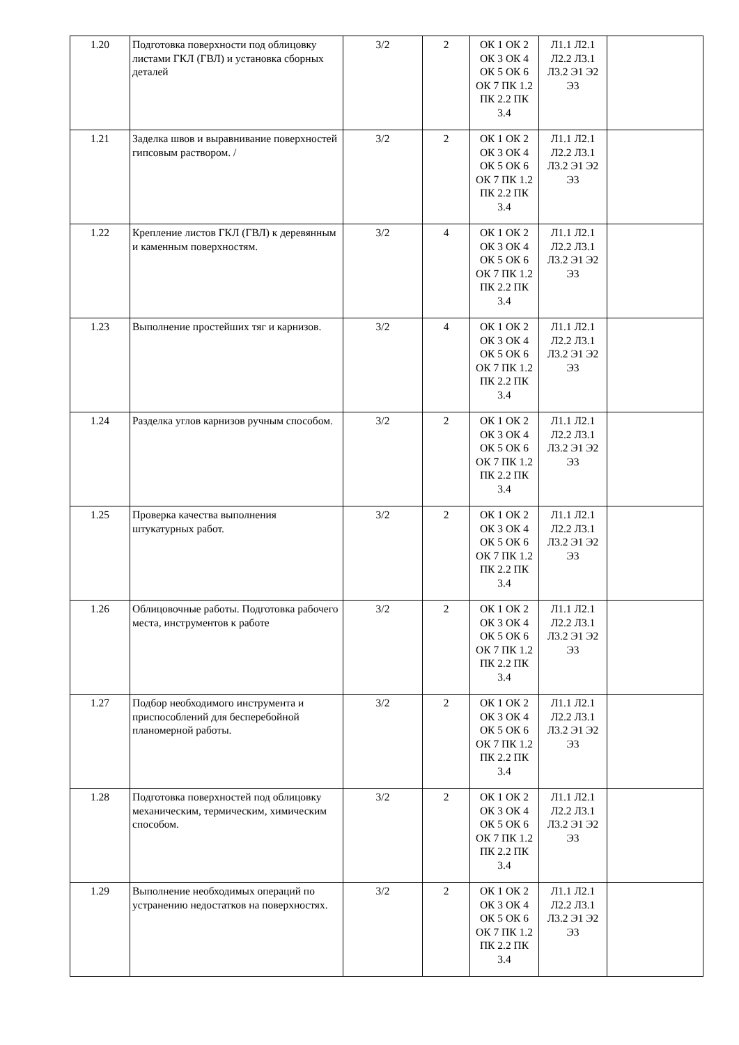| 1.20 | Подготовка поверхности под облицовку листами ГКЛ (ГВЛ) и установка сборных деталей | 3/2 | 2 | ОК 1 ОК 2 ОК 3 ОК 4 ОК 5 ОК 6 ОК 7 ПК 1.2 ПК 2.2 ПК 3.4 | Л1.1 Л2.1 Л2.2 Л3.1 Л3.2 Э1 Э2 Э3 | |
| 1.21 | Заделка швов и выравнивание поверхностей гипсовым раствором. / | 3/2 | 2 | ОК 1 ОК 2 ОК 3 ОК 4 ОК 5 ОК 6 ОК 7 ПК 1.2 ПК 2.2 ПК 3.4 | Л1.1 Л2.1 Л2.2 Л3.1 Л3.2 Э1 Э2 Э3 | |
| 1.22 | Крепление листов ГКЛ (ГВЛ) к деревянным и каменным поверхностям. | 3/2 | 4 | ОК 1 ОК 2 ОК 3 ОК 4 ОК 5 ОК 6 ОК 7 ПК 1.2 ПК 2.2 ПК 3.4 | Л1.1 Л2.1 Л2.2 Л3.1 Л3.2 Э1 Э2 Э3 | |
| 1.23 | Выполнение простейших тяг и карнизов. | 3/2 | 4 | ОК 1 ОК 2 ОК 3 ОК 4 ОК 5 ОК 6 ОК 7 ПК 1.2 ПК 2.2 ПК 3.4 | Л1.1 Л2.1 Л2.2 Л3.1 Л3.2 Э1 Э2 Э3 | |
| 1.24 | Разделка углов карнизов ручным способом. | 3/2 | 2 | ОК 1 ОК 2 ОК 3 ОК 4 ОК 5 ОК 6 ОК 7 ПК 1.2 ПК 2.2 ПК 3.4 | Л1.1 Л2.1 Л2.2 Л3.1 Л3.2 Э1 Э2 Э3 | |
| 1.25 | Проверка качества выполнения штукатурных работ. | 3/2 | 2 | ОК 1 ОК 2 ОК 3 ОК 4 ОК 5 ОК 6 ОК 7 ПК 1.2 ПК 2.2 ПК 3.4 | Л1.1 Л2.1 Л2.2 Л3.1 Л3.2 Э1 Э2 Э3 | |
| 1.26 | Облицовочные работы. Подготовка рабочего места, инструментов к работе | 3/2 | 2 | ОК 1 ОК 2 ОК 3 ОК 4 ОК 5 ОК 6 ОК 7 ПК 1.2 ПК 2.2 ПК 3.4 | Л1.1 Л2.1 Л2.2 Л3.1 Л3.2 Э1 Э2 Э3 | |
| 1.27 | Подбор необходимого инструмента и приспособлений для бесперебойной планомерной работы. | 3/2 | 2 | ОК 1 ОК 2 ОК 3 ОК 4 ОК 5 ОК 6 ОК 7 ПК 1.2 ПК 2.2 ПК 3.4 | Л1.1 Л2.1 Л2.2 Л3.1 Л3.2 Э1 Э2 Э3 | |
| 1.28 | Подготовка поверхностей под облицовку механическим, термическим, химическим способом. | 3/2 | 2 | ОК 1 ОК 2 ОК 3 ОК 4 ОК 5 ОК 6 ОК 7 ПК 1.2 ПК 2.2 ПК 3.4 | Л1.1 Л2.1 Л2.2 Л3.1 Л3.2 Э1 Э2 Э3 | |
| 1.29 | Выполнение необходимых операций по устранению недостатков на поверхностях. | 3/2 | 2 | ОК 1 ОК 2 ОК 3 ОК 4 ОК 5 ОК 6 ОК 7 ПК 1.2 ПК 2.2 ПК 3.4 | Л1.1 Л2.1 Л2.2 Л3.1 Л3.2 Э1 Э2 Э3 | |